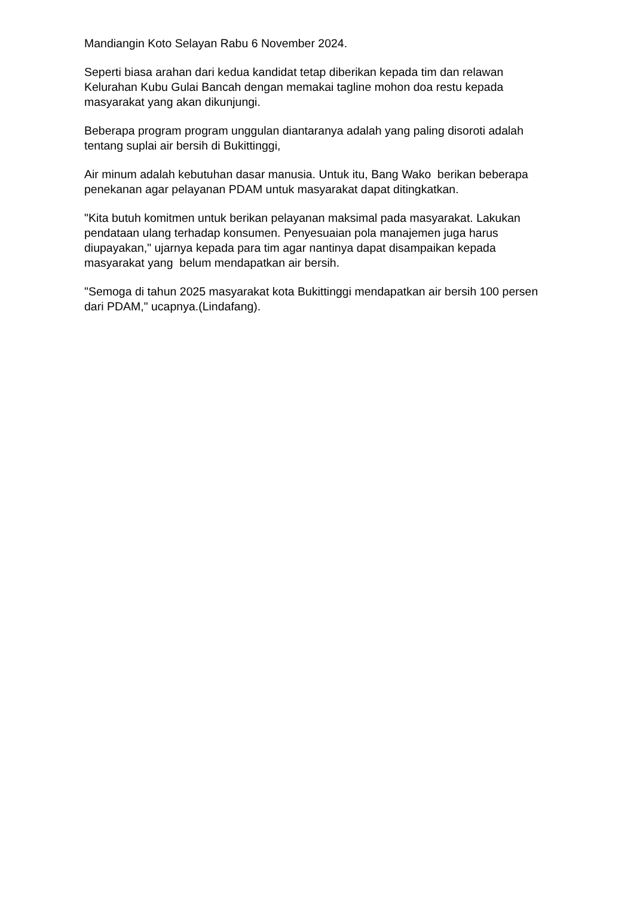Mandiangin Koto Selayan Rabu 6 November 2024.
Seperti biasa arahan dari kedua kandidat tetap diberikan kepada tim dan relawan Kelurahan Kubu Gulai Bancah dengan memakai tagline mohon doa restu kepada masyarakat yang akan dikunjungi.
Beberapa program program unggulan diantaranya adalah yang paling disoroti adalah tentang suplai air bersih di Bukittinggi,
Air minum adalah kebutuhan dasar manusia. Untuk itu, Bang Wako berikan beberapa penekanan agar pelayanan PDAM untuk masyarakat dapat ditingkatkan.
"Kita butuh komitmen untuk berikan pelayanan maksimal pada masyarakat. Lakukan pendataan ulang terhadap konsumen. Penyesuaian pola manajemen juga harus diupayakan," ujarnya kepada para tim agar nantinya dapat disampaikan kepada masyarakat yang belum mendapatkan air bersih.
"Semoga di tahun 2025 masyarakat kota Bukittinggi mendapatkan air bersih 100 persen dari PDAM," ucapnya.(Lindafang).